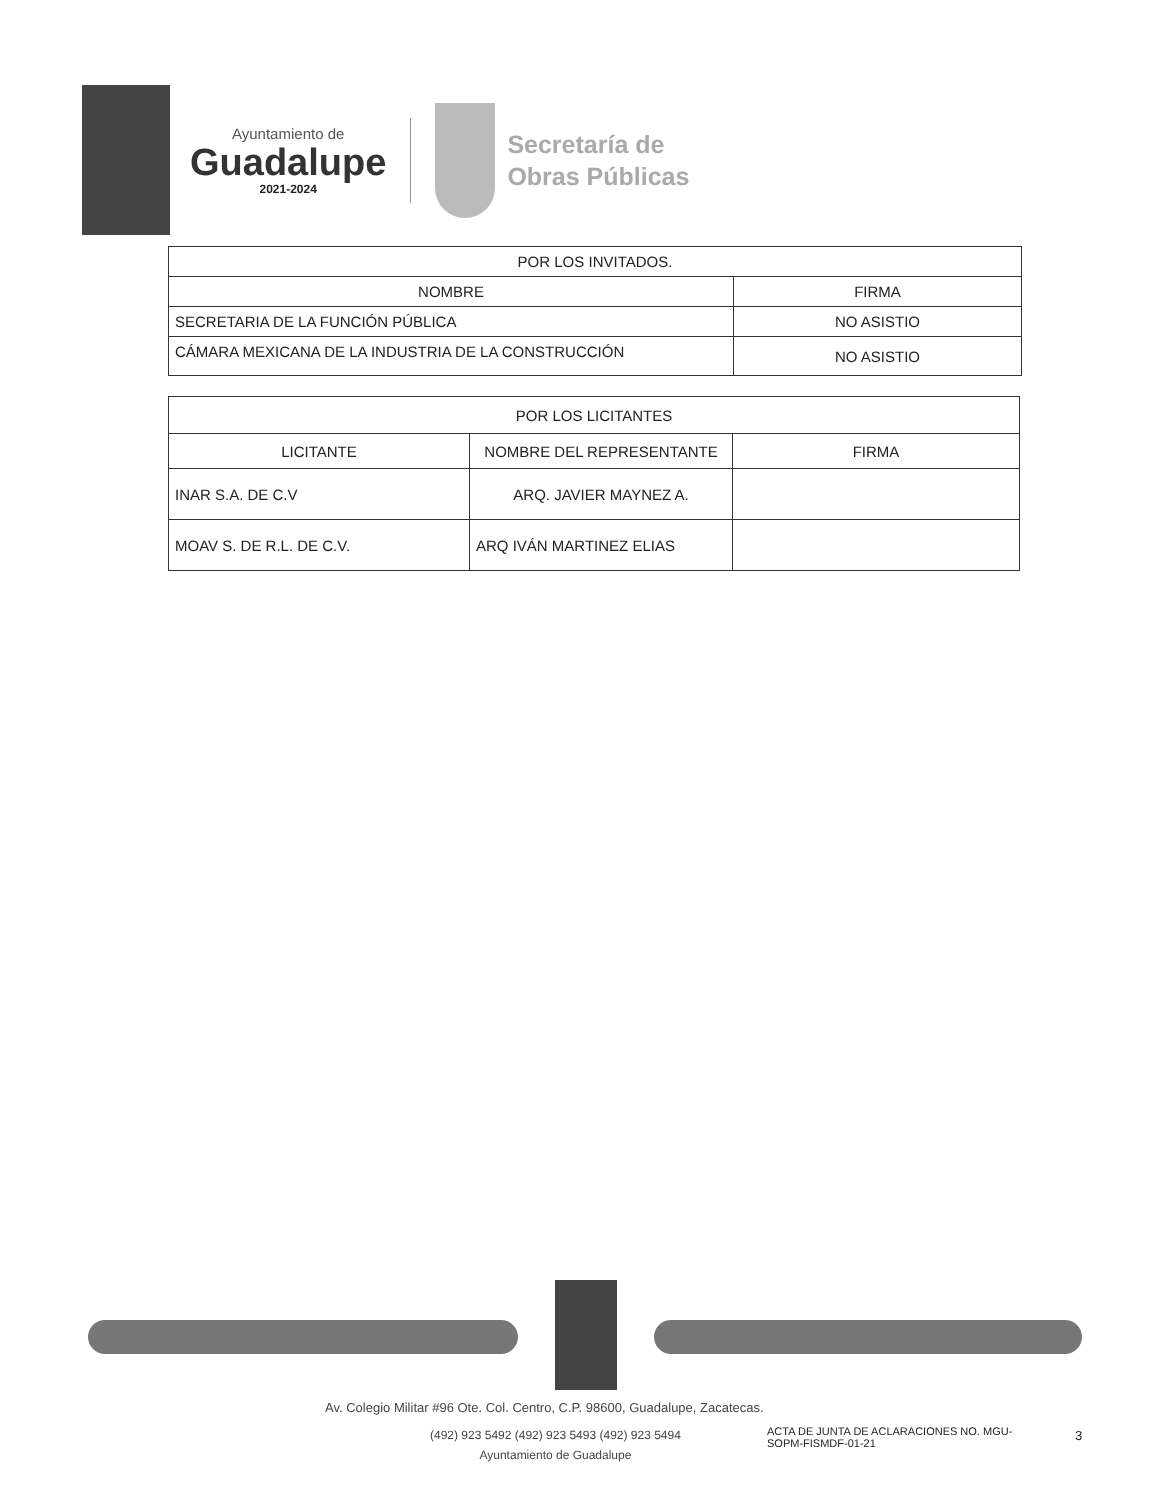Ayuntamiento de
Guadalupe
2021-2024
Secretaría de
Obras Públicas
| POR LOS INVITADOS. | |
| --- | --- |
| NOMBRE | FIRMA |
| SECRETARIA DE LA FUNCIÓN PÚBLICA | NO ASISTIO |
| CÁMARA MEXICANA DE LA INDUSTRIA DE LA CONSTRUCCIÓN | NO ASISTIO |
| POR LOS LICITANTES | | |
| --- | --- | --- |
| LICITANTE | NOMBRE DEL REPRESENTANTE | FIRMA |
| INAR S.A. DE C.V | ARQ. JAVIER MAYNEZ A. | |
| MOAV S. DE R.L. DE C.V. | ARQ IVÁN MARTINEZ ELIAS | |
Av. Colegio Militar #96 Ote. Col. Centro, C.P. 98600, Guadalupe, Zacatecas.
(492) 923 5492 (492) 923 5493 (492) 923 5494
Ayuntamiento de Guadalupe
ACTA DE JUNTA DE ACLARACIONES NO. MGU-SOPM-FISMDF-01-21
3